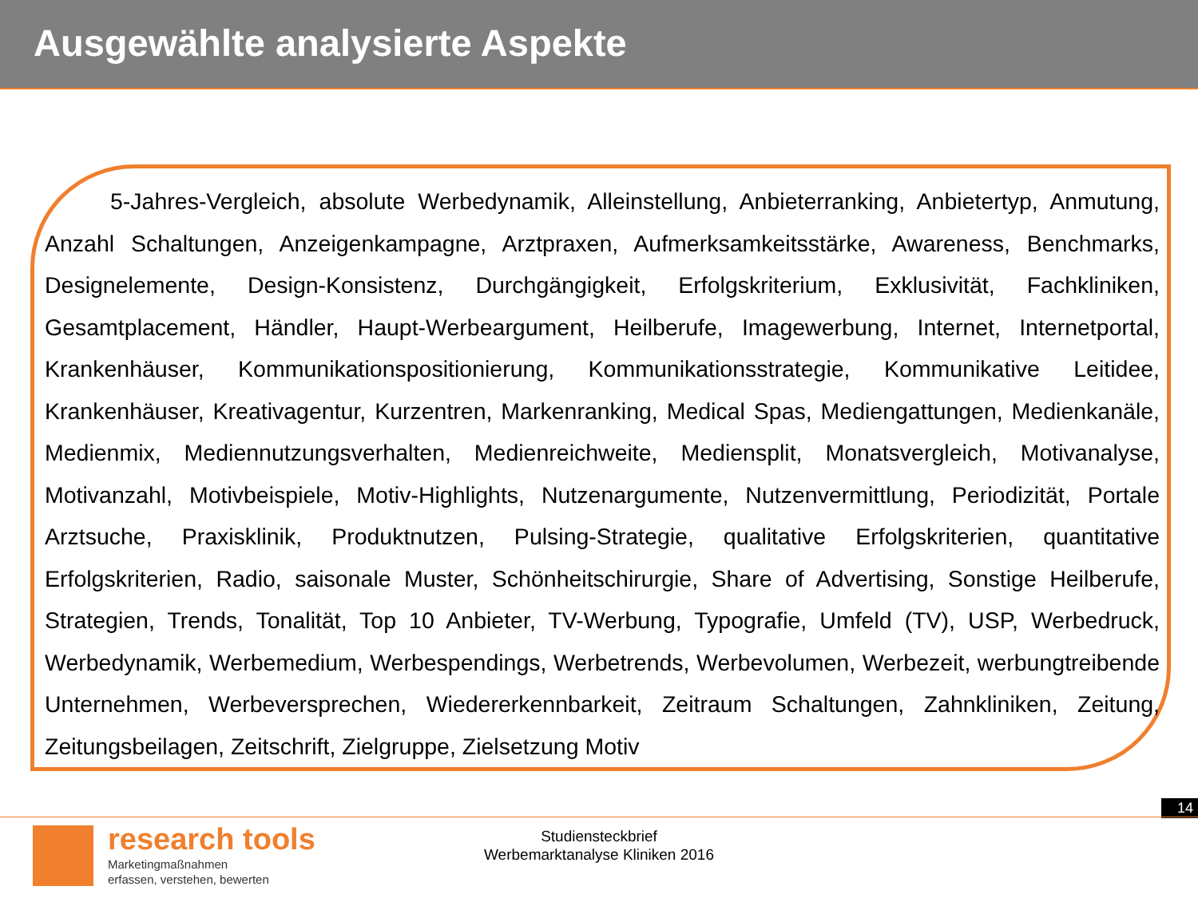Ausgewählte analysierte Aspekte
5-Jahres-Vergleich, absolute Werbedynamik, Alleinstellung, Anbieterranking, Anbietertyp, Anmutung, Anzahl Schaltungen, Anzeigenkampagne, Arztpraxen, Aufmerksamkeitsstärke, Awareness, Benchmarks, Designelemente, Design-Konsistenz, Durchgängigkeit, Erfolgskriterium, Exklusivität, Fachkliniken, Gesamtplacement, Händler, Haupt-Werbeargument, Heilberufe, Imagewerbung, Internet, Internetportal, Krankenhäuser, Kommunikationspositionierung, Kommunikationsstrategie, Kommunikative Leitidee, Krankenhäuser, Kreativagentur, Kurzentren, Markenranking, Medical Spas, Mediengattungen, Medienkanäle, Medienmix, Mediennutzungsverhalten, Medienreichweite, Mediensplit, Monatsvergleich, Motivanalyse, Motivanzahl, Motivbeispiele, Motiv-Highlights, Nutzenargumente, Nutzenvermittlung, Periodizität, Portale Arztsuche, Praxisklinik, Produktnutzen, Pulsing-Strategie, qualitative Erfolgskriterien, quantitative Erfolgskriterien, Radio, saisonale Muster, Schönheitschirurgie, Share of Advertising, Sonstige Heilberufe, Strategien, Trends, Tonalität, Top 10 Anbieter, TV-Werbung, Typografie, Umfeld (TV), USP, Werbedruck, Werbedynamik, Werbemedium, Werbespendings, Werbetrends, Werbevolumen, Werbezeit, werbungtreibende Unternehmen, Werbeversprechen, Wiedererkennbarkeit, Zeitraum Schaltungen, Zahnkliniken, Zeitung, Zeitungsbeilagen, Zeitschrift, Zielgruppe, Zielsetzung Motiv
14
research tools
Marketingmaßnahmen
erfassen, verstehen, bewerten
Studiensteckbrief
Werbemarktanalyse Kliniken 2016